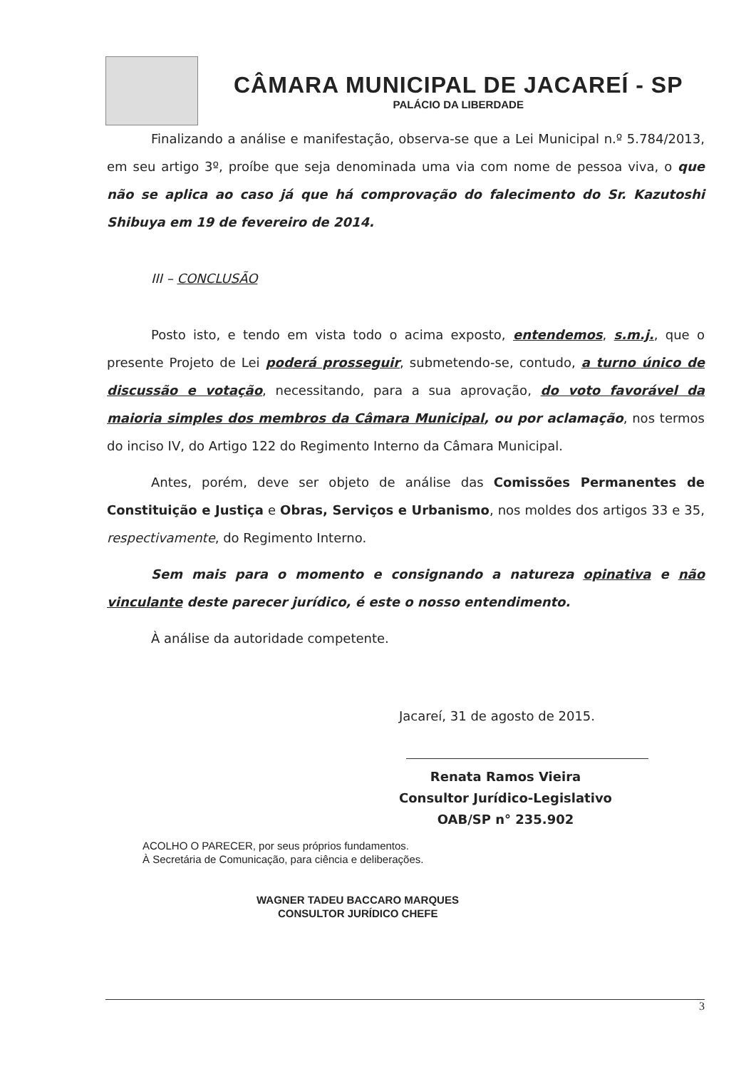CÂMARA MUNICIPAL DE JACAREÍ - SP
PALÁCIO DA LIBERDADE
Finalizando a análise e manifestação, observa-se que a Lei Municipal n.º 5.784/2013, em seu artigo 3º, proíbe que seja denominada uma via com nome de pessoa viva, o que não se aplica ao caso já que há comprovação do falecimento do Sr. Kazutoshi Shibuya em 19 de fevereiro de 2014.
III – CONCLUSÃO
Posto isto, e tendo em vista todo o acima exposto, entendemos, s.m.j., que o presente Projeto de Lei poderá prosseguir, submetendo-se, contudo, a turno único de discussão e votação, necessitando, para a sua aprovação, do voto favorável da maioria simples dos membros da Câmara Municipal, ou por aclamação, nos termos do inciso IV, do Artigo 122 do Regimento Interno da Câmara Municipal.
Antes, porém, deve ser objeto de análise das Comissões Permanentes de Constituição e Justiça e Obras, Serviços e Urbanismo, nos moldes dos artigos 33 e 35, respectivamente, do Regimento Interno.
Sem mais para o momento e consignando a natureza opinativa e não vinculante deste parecer jurídico, é este o nosso entendimento.
À análise da autoridade competente.
Jacareí, 31 de agosto de 2015.
Renata Ramos Vieira
Consultor Jurídico-Legislativo
OAB/SP n° 235.902
ACOLHO O PARECER, por seus próprios fundamentos.
À Secretária de Comunicação, para ciência e deliberações.
WAGNER TADEU BACCARO MARQUES
CONSULTOR JURÍDICO CHEFE
3